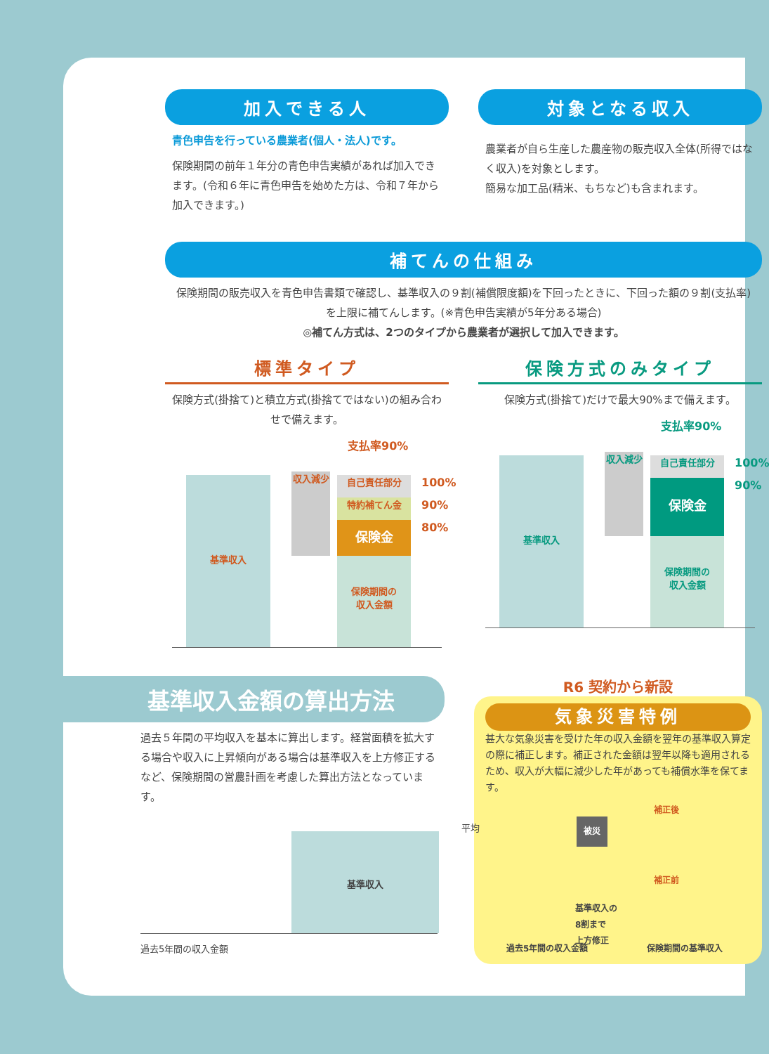加入できる人
青色申告を行っている農業者(個人・法人)です。
保険期間の前年１年分の青色申告実績があれば加入できます。(令和６年に青色申告を始めた方は、令和７年から加入できます。)
対象となる収入
農業者が自ら生産した農産物の販売収入全体(所得ではなく収入)を対象とします。
簡易な加工品(精米、もちなど)も含まれます。
補てんの仕組み
保険期間の販売収入を青色申告書類で確認し、基準収入の９割(補償限度額)を下回ったときに、下回った額の９割(支払率)を上限に補てんします。(※青色申告実績が5年分ある場合)
◎補てん方式は、2つのタイプから農業者が選択して加入できます。
標準タイプ
保険方式(掛捨て)と積立方式(掛捨てではない)の組み合わせで備えます。
支払率90%
基準収入
収入減少
保険期間の
収入金額
自己責任部分
特約補てん金
保険金
100%
90%
80%
保険方式のみタイプ
保険方式(掛捨て)だけで最大90%まで備えます。
支払率90%
基準収入
収入減少
保険期間の
収入金額
自己責任部分
保険金
100%
90%
基準収入金額の算出方法
過去５年間の平均収入を基本に算出します。経営面積を拡大する場合や収入に上昇傾向がある場合は基準収入を上方修正するなど、保険期間の営農計画を考慮した算出方法となっています。
平均
基準収入
過去5年間の収入金額
R6 契約から新設
気象災害特例
甚大な気象災害を受けた年の収入金額を翌年の基準収入算定の際に補正します。補正された金額は翌年以降も適用されるため、収入が大幅に減少した年があっても補償水準を保てます。
被災
基準収入の
8割まで
上方修正
補正後
補正前
過去5年間の収入金額 保険期間の基準収入